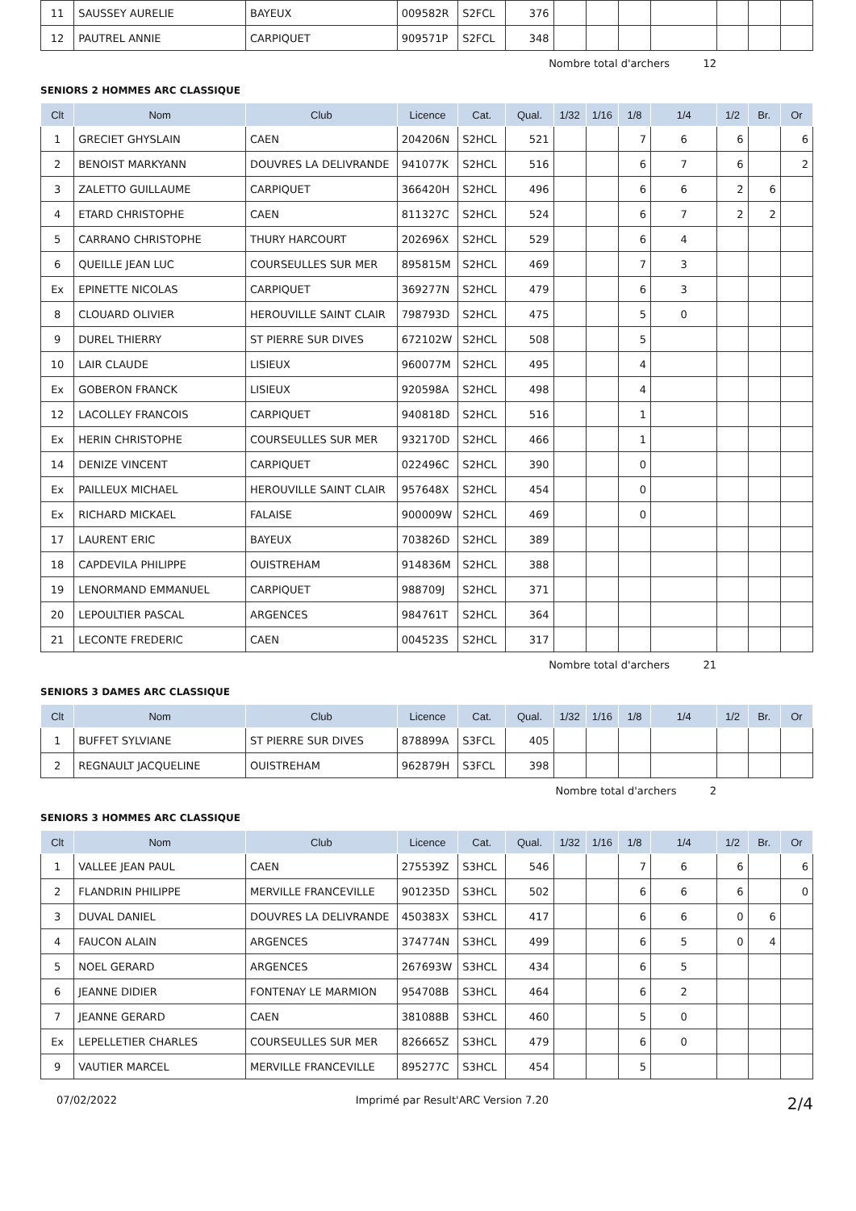| 11 | SAUSSEY AURELIE | BAYEUX | 009582R | S2FCL | 376 | | | | | | | |
| 12 | PAUTREL ANNIE | CARPIQUET | 909571P | S2FCL | 348 | | | | | | | |
Nombre total d'archers 12
SENIORS 2 HOMMES ARC CLASSIQUE
| Clt | Nom | Club | Licence | Cat. | Qual. | 1/32 | 1/16 | 1/8 | 1/4 | 1/2 | Br. | Or |
| --- | --- | --- | --- | --- | --- | --- | --- | --- | --- | --- | --- | --- |
| 1 | GRECIET GHYSLAIN | CAEN | 204206N | S2HCL | 521 | | | 7 | 6 | 6 | | 6 |
| 2 | BENOIST MARKYANN | DOUVRES LA DELIVRANDE | 941077K | S2HCL | 516 | | | 6 | 7 | 6 | | 2 |
| 3 | ZALETTO GUILLAUME | CARPIQUET | 366420H | S2HCL | 496 | | | 6 | 6 | 2 | 6 | |
| 4 | ETARD CHRISTOPHE | CAEN | 811327C | S2HCL | 524 | | | 6 | 7 | 2 | 2 | |
| 5 | CARRANO CHRISTOPHE | THURY HARCOURT | 202696X | S2HCL | 529 | | | 6 | 4 | | | |
| 6 | QUEILLE JEAN LUC | COURSEULLES SUR MER | 895815M | S2HCL | 469 | | | 7 | 3 | | | |
| Ex | EPINETTE NICOLAS | CARPIQUET | 369277N | S2HCL | 479 | | | 6 | 3 | | | |
| 8 | CLOUARD OLIVIER | HEROUVILLE SAINT CLAIR | 798793D | S2HCL | 475 | | | 5 | 0 | | | |
| 9 | DUREL THIERRY | ST PIERRE SUR DIVES | 672102W | S2HCL | 508 | | | 5 | | | | |
| 10 | LAIR CLAUDE | LISIEUX | 960077M | S2HCL | 495 | | | 4 | | | | |
| Ex | GOBERON FRANCK | LISIEUX | 920598A | S2HCL | 498 | | | 4 | | | | |
| 12 | LACOLLEY FRANCOIS | CARPIQUET | 940818D | S2HCL | 516 | | | 1 | | | | |
| Ex | HERIN CHRISTOPHE | COURSEULLES SUR MER | 932170D | S2HCL | 466 | | | 1 | | | | |
| 14 | DENIZE VINCENT | CARPIQUET | 022496C | S2HCL | 390 | | | 0 | | | | |
| Ex | PAILLEUX MICHAEL | HEROUVILLE SAINT CLAIR | 957648X | S2HCL | 454 | | | 0 | | | | |
| Ex | RICHARD MICKAEL | FALAISE | 900009W | S2HCL | 469 | | | 0 | | | | |
| 17 | LAURENT ERIC | BAYEUX | 703826D | S2HCL | 389 | | | | | | | |
| 18 | CAPDEVILA PHILIPPE | OUISTREHAM | 914836M | S2HCL | 388 | | | | | | | |
| 19 | LENORMAND EMMANUEL | CARPIQUET | 988709J | S2HCL | 371 | | | | | | | |
| 20 | LEPOULTIER PASCAL | ARGENCES | 984761T | S2HCL | 364 | | | | | | | |
| 21 | LECONTE FREDERIC | CAEN | 004523S | S2HCL | 317 | | | | | | | |
Nombre total d'archers 21
SENIORS 3 DAMES ARC CLASSIQUE
| Clt | Nom | Club | Licence | Cat. | Qual. | 1/32 | 1/16 | 1/8 | 1/4 | 1/2 | Br. | Or |
| --- | --- | --- | --- | --- | --- | --- | --- | --- | --- | --- | --- | --- |
| 1 | BUFFET SYLVIANE | ST PIERRE SUR DIVES | 878899A | S3FCL | 405 | | | | | | | |
| 2 | REGNAULT JACQUELINE | OUISTREHAM | 962879H | S3FCL | 398 | | | | | | | |
Nombre total d'archers 2
SENIORS 3 HOMMES ARC CLASSIQUE
| Clt | Nom | Club | Licence | Cat. | Qual. | 1/32 | 1/16 | 1/8 | 1/4 | 1/2 | Br. | Or |
| --- | --- | --- | --- | --- | --- | --- | --- | --- | --- | --- | --- | --- |
| 1 | VALLEE JEAN PAUL | CAEN | 275539Z | S3HCL | 546 | | | 7 | 6 | 6 | | 6 |
| 2 | FLANDRIN PHILIPPE | MERVILLE FRANCEVILLE | 901235D | S3HCL | 502 | | | 6 | 6 | 6 | | 0 |
| 3 | DUVAL DANIEL | DOUVRES LA DELIVRANDE | 450383X | S3HCL | 417 | | | 6 | 6 | 0 | 6 | |
| 4 | FAUCON ALAIN | ARGENCES | 374774N | S3HCL | 499 | | | 6 | 5 | 0 | 4 | |
| 5 | NOEL GERARD | ARGENCES | 267693W | S3HCL | 434 | | | 6 | 5 | | | |
| 6 | JEANNE DIDIER | FONTENAY LE MARMION | 954708B | S3HCL | 464 | | | 6 | 2 | | | |
| 7 | JEANNE GERARD | CAEN | 381088B | S3HCL | 460 | | | 5 | 0 | | | |
| Ex | LEPELLETIER CHARLES | COURSEULLES SUR MER | 826665Z | S3HCL | 479 | | | 6 | 0 | | | |
| 9 | VAUTIER MARCEL | MERVILLE FRANCEVILLE | 895277C | S3HCL | 454 | | | 5 | | | | |
07/02/2022 Imprimé par Result'ARC Version 7.20 2/4